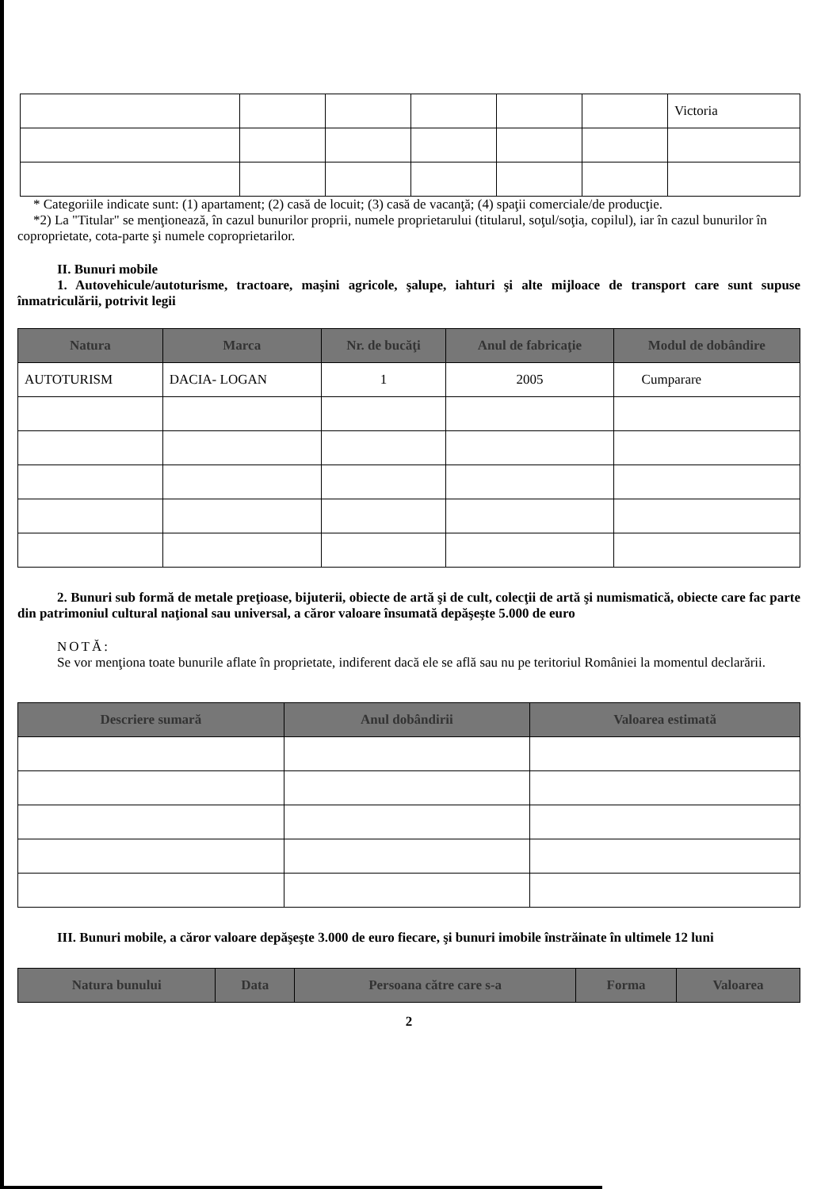| | | | | | | Victoria |
* Categoriile indicate sunt: (1) apartament; (2) casă de locuit; (3) casă de vacanţă; (4) spaţii comerciale/de producţie.
*2) La "Titular" se menţionează, în cazul bunurilor proprii, numele proprietarului (titularul, soţul/soţia, copilul), iar în cazul bunurilor în coproprietate, cota-parte şi numele coproprietarilor.
II. Bunuri mobile
1. Autovehicule/autoturisme, tractoare, maşini agricole, şalupe, iahturi şi alte mijloace de transport care sunt supuse înmatriculării, potrivit legii
| Natura | Marca | Nr. de bucăţi | Anul de fabricaţie | Modul de dobândire |
| --- | --- | --- | --- | --- |
| AUTOTURISM | DACIA- LOGAN | 1 | 2005 | Cumparare |
2. Bunuri sub formă de metale preţioase, bijuterii, obiecte de artă şi de cult, colecţii de artă şi numismatică, obiecte care fac parte din patrimoniul cultural naţional sau universal, a căror valoare însumată depăşeşte 5.000 de euro
NOTĂ:
Se vor menţiona toate bunurile aflate în proprietate, indiferent dacă ele se află sau nu pe teritoriul României la momentul declarării.
| Descriere sumară | Anul dobândirii | Valoarea estimată |
| --- | --- | --- |
III. Bunuri mobile, a căror valoare depăşeşte 3.000 de euro fiecare, şi bunuri imobile înstrăinate în ultimele 12 luni
| Natura bunului | Data | Persoana către care s-a | Forma | Valoarea |
| --- | --- | --- | --- | --- |
2